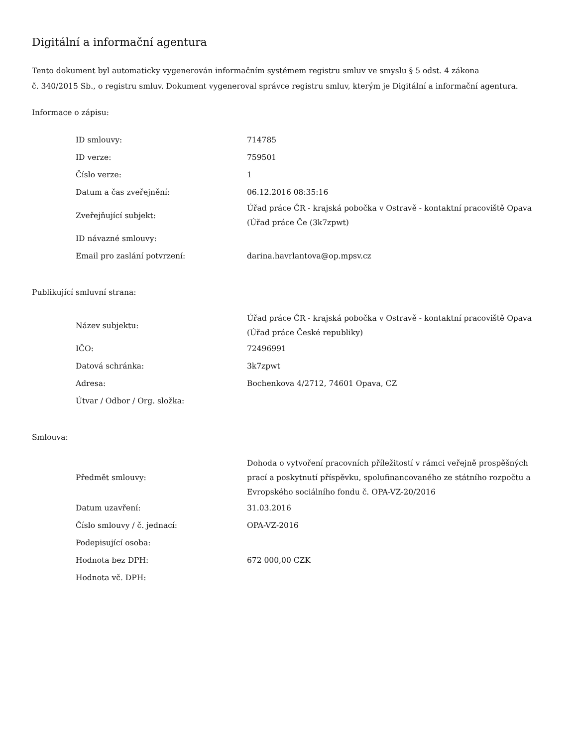Digitální a informační agentura
Tento dokument byl automaticky vygenerován informačním systémem registru smluv ve smyslu § 5 odst. 4 zákona
č. 340/2015 Sb., o registru smluv. Dokument vygeneroval správce registru smluv, kterým je Digitální a informační agentura.
Informace o zápisu:
| ID smlouvy: | 714785 |
| ID verze: | 759501 |
| Číslo verze: | 1 |
| Datum a čas zveřejnění: | 06.12.2016 08:35:16 |
| Zveřejňující subjekt: | Úřad práce ČR - krajská pobočka v Ostravě - kontaktní pracoviště Opava (Úřad práce Če (3k7zpwt) |
| ID návazné smlouvy: | |
| Email pro zaslání potvrzení: | darina.havrlantova@op.mpsv.cz |
Publikující smluvní strana:
| Název subjektu: | Úřad práce ČR - krajská pobočka v Ostravě - kontaktní pracoviště Opava (Úřad práce České republiky) |
| IČO: | 72496991 |
| Datová schránka: | 3k7zpwt |
| Adresa: | Bochenkova 4/2712, 74601 Opava, CZ |
| Útvar / Odbor / Org. složka: | |
Smlouva:
| Předmět smlouvy: | Dohoda o vytvoření pracovních příležitostí v rámci veřejně prospěšných prací a poskytnutí příspěvku, spolufinancovaného ze státního rozpočtu a Evropského sociálního fondu č. OPA-VZ-20/2016 |
| Datum uzavření: | 31.03.2016 |
| Číslo smlouvy / č. jednací: | OPA-VZ-2016 |
| Podepisující osoba: | |
| Hodnota bez DPH: | 672 000,00 CZK |
| Hodnota vč. DPH: | |